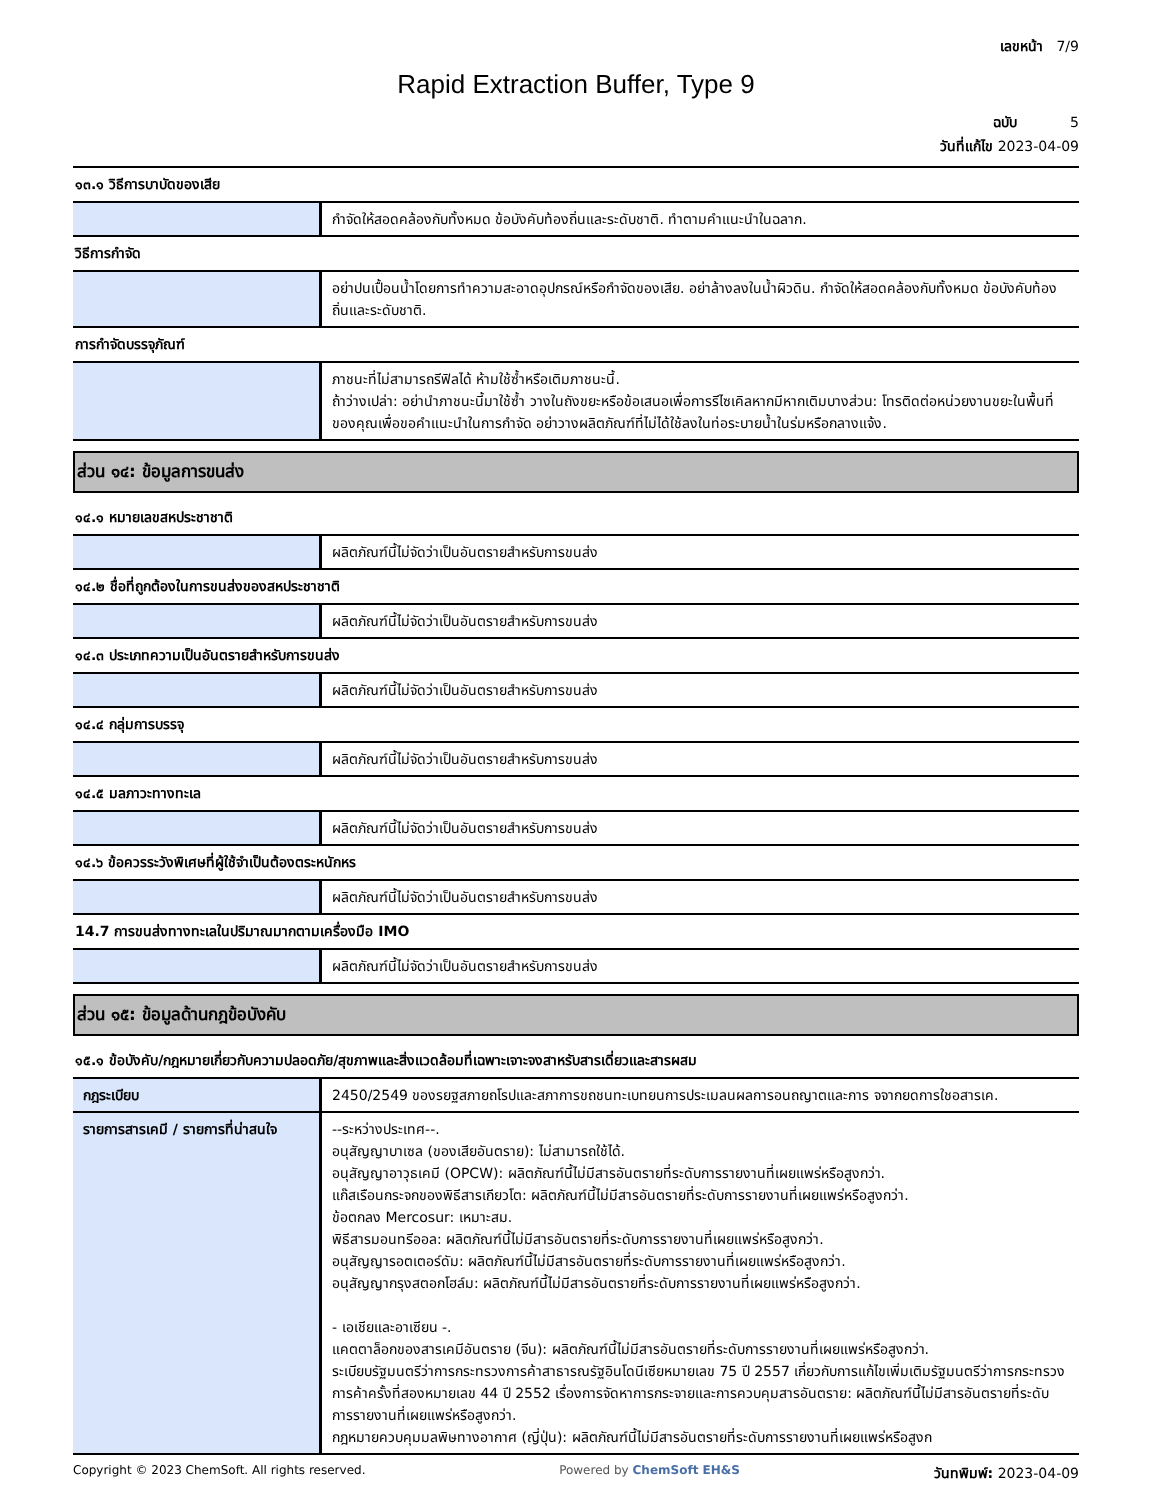เลขหน้า 7/9
Rapid Extraction Buffer, Type 9
ฉบับ 5
วันที่แก้ไข 2023-04-09
๑๓.๑ วิธีการบาบัดของเสีย
| | กำจัดให้สอดคล้องกับทั้งหมด ข้อบังคับท้องถิ่นและระดับชาติ. ทำตามคำแนะนำในฉลาก. |
วิธีการกำจัด
| | อย่าปนเปื้อนน้ำโดยการทำความสะอาดอุปกรณ์หรือกำจัดของเสีย. อย่าล้างลงในน้ำผิวดิน. กำจัดให้สอดคล้องกับทั้งหมด ข้อบังคับท้องถิ่นและระดับชาติ. |
การกำจัดบรรจุภัณฑ์
| | ภาชนะที่ไม่สามารถรีฟิลได้ ห้ามใช้ซ้ำหรือเติมภาชนะนี้. ถ้าว่างเปล่า: อย่านำภาชนะนี้มาใช้ซ้ำ วางในถังขยะหรือข้อเสนอเพื่อการรีไซเคิลหากมีหากเติมบางส่วน: โทรติดต่อหน่วยงานขยะในพื้นที่ของคุณเพื่อขอคำแนะนำในการกำจัด อย่าวางผลิตภัณฑ์ที่ไม่ได้ใช้ลงในท่อระบายน้ำในร่มหรือกลางแจ้ง. |
ส่วน ๑๔: ข้อมูลการขนส่ง
๑๔.๑ หมายเลขสหประชาชาติ
| | ผลิตภัณฑ์นี้ไม่จัดว่าเป็นอันตรายสำหรับการขนส่ง |
๑๔.๒ ชื่อที่ถูกต้องในการขนส่งของสหประชาชาติ
| | ผลิตภัณฑ์นี้ไม่จัดว่าเป็นอันตรายสำหรับการขนส่ง |
๑๔.๓ ประเภทความเป็นอันตรายสำหรับการขนส่ง
| | ผลิตภัณฑ์นี้ไม่จัดว่าเป็นอันตรายสำหรับการขนส่ง |
๑๔.๔ กลุ่มการบรรจุ
| | ผลิตภัณฑ์นี้ไม่จัดว่าเป็นอันตรายสำหรับการขนส่ง |
๑๔.๕ มลภาวะทางทะเล
| | ผลิตภัณฑ์นี้ไม่จัดว่าเป็นอันตรายสำหรับการขนส่ง |
๑๔.๖ ข้อควรระวังพิเศษที่ผู้ใช้จำเป็นต้องตระหนักหร
| | ผลิตภัณฑ์นี้ไม่จัดว่าเป็นอันตรายสำหรับการขนส่ง |
14.7 การขนส่งทางทะเลในปริมาณมากตามเครื่องมือ IMO
| | ผลิตภัณฑ์นี้ไม่จัดว่าเป็นอันตรายสำหรับการขนส่ง |
ส่วน ๑๕: ข้อมูลด้านกฎข้อบังคับ
๑๕.๑ ข้อบังคับ/กฎหมายเกี่ยวกับความปลอดภัย/สุขภาพและสิ่งแวดล้อมที่เฉพาะเจาะจงสาหรับสารเดี่ยวและสารผสม
| กฎระเบียบ | 2450/2549 ของรยฐสภายถโรปและสภาการขถชนทะเบทยนการประเมลนผลการอนถญาตและการ จจากยดการใชอสารเค. |
| รายการสารเคมี / รายการที่น่าสนใจ | --ระหว่างประเทศ--. อนุสัญญาบาเซล (ของเสียอันตราย): ไม่สามารถใช้ได้. อนุสัญญาอาวุธเคมี (OPCW): ผลิตภัณฑ์นี้ไม่มีสารอันตรายที่ระดับการรายงานที่เผยแพร่หรือสูงกว่า. แก๊สเรือนกระจกของพิธีสารเกียวโต: ผลิตภัณฑ์นี้ไม่มีสารอันตรายที่ระดับการรายงานที่เผยแพร่หรือสูงกว่า. ข้อตกลง Mercosur: เหมาะสม. พิธีสารมอนทรีออล: ผลิตภัณฑ์นี้ไม่มีสารอันตรายที่ระดับการรายงานที่เผยแพร่หรือสูงกว่า. อนุสัญญารอตเตอร์ดัม: ผลิตภัณฑ์นี้ไม่มีสารอันตรายที่ระดับการรายงานที่เผยแพร่หรือสูงกว่า. อนุสัญญากรุงสตอกโฮล์ม: ผลิตภัณฑ์นี้ไม่มีสารอันตรายที่ระดับการรายงานที่เผยแพร่หรือสูงกว่า. - เอเชียและอาเซียน -. แคตตาล็อกของสารเคมีอันตราย (จีน): ผลิตภัณฑ์นี้ไม่มีสารอันตรายที่ระดับการรายงานที่เผยแพร่หรือสูงกว่า. ระเบียบรัฐมนตรีว่าการกระทรวงการค้าสาธารณรัฐอินโดนีเซียหมายเลข 75 ปี 2557 เกี่ยวกับการแก้ไขเพิ่มเติมรัฐมนตรีว่าการกระทรวงการค้าครั้งที่สองหมายเลข 44 ปี 2552 เรื่องการจัดหาการกระจายและการควบคุมสารอันตราย: ผลิตภัณฑ์นี้ไม่มีสารอันตรายที่ระดับการรายงานที่เผยแพร่หรือสูงกว่า. กฎหมายควบคุมมลพิษทางอากาศ (ญี่ปุ่น): ผลิตภัณฑ์นี้ไม่มีสารอันตรายที่ระดับการรายงานที่เผยแพร่หรือสูงก |
Copyright © 2023 ChemSoft. All rights reserved. Powered by ChemSoft EH&S วันทพิมพ์: 2023-04-09